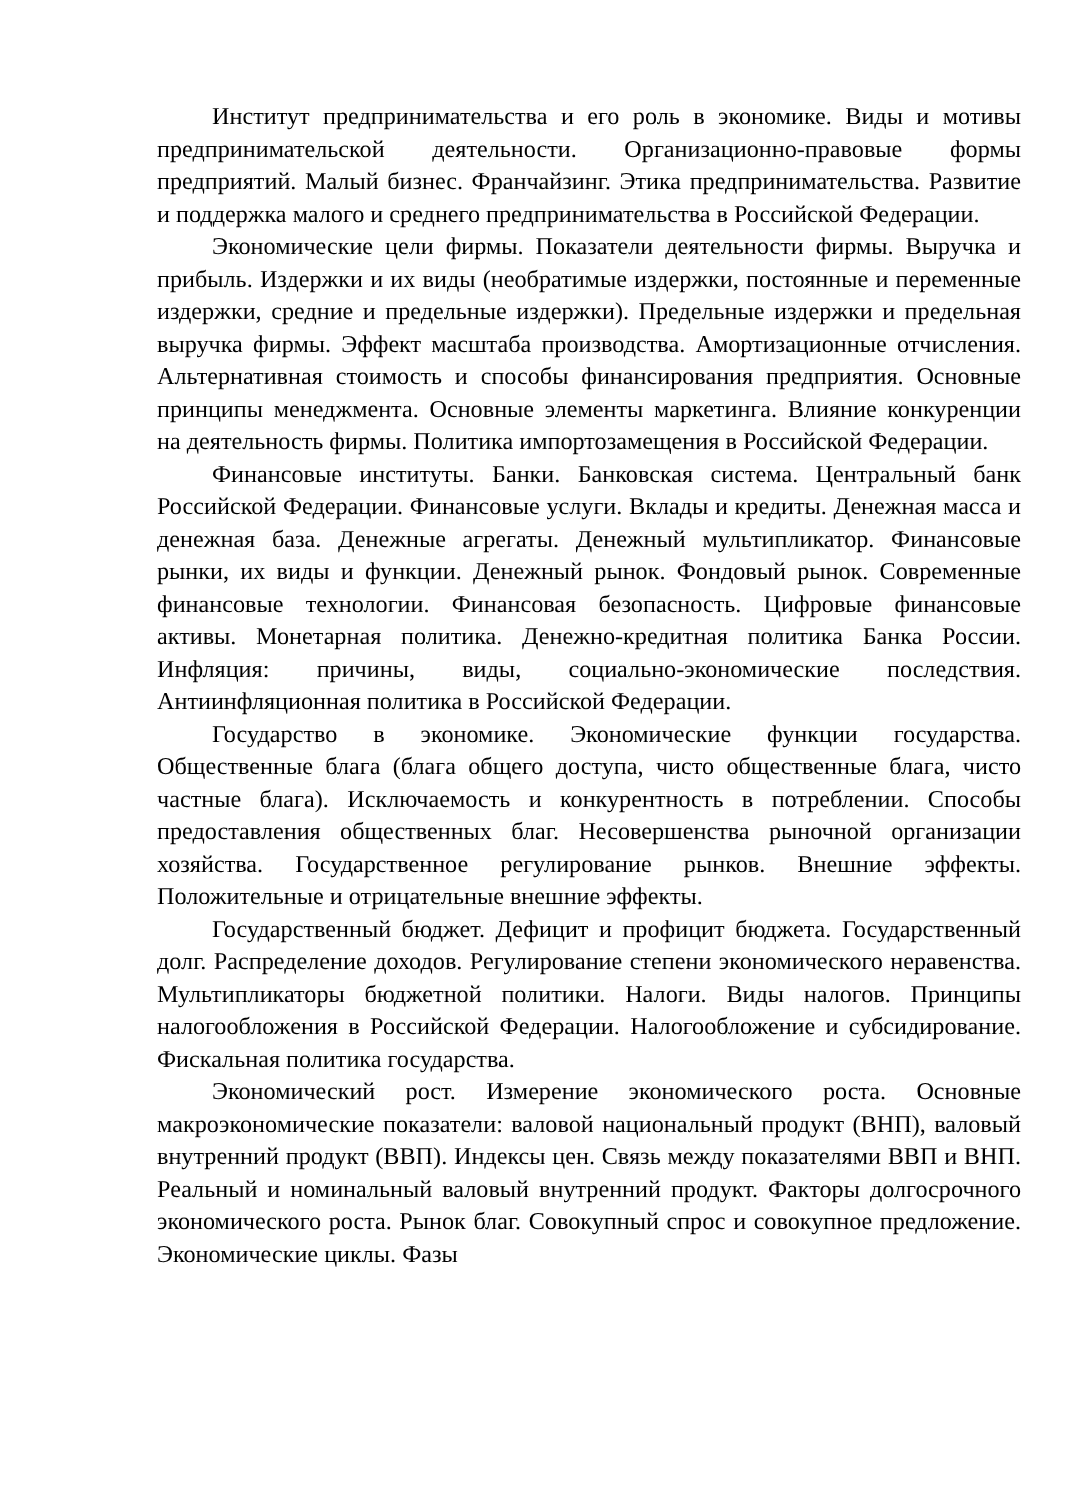Институт предпринимательства и его роль в экономике. Виды и мотивы предпринимательской деятельности. Организационно-правовые формы предприятий. Малый бизнес. Франчайзинг. Этика предпринимательства. Развитие и поддержка малого и среднего предпринимательства в Российской Федерации.
Экономические цели фирмы. Показатели деятельности фирмы. Выручка и прибыль. Издержки и их виды (необратимые издержки, постоянные и переменные издержки, средние и предельные издержки). Предельные издержки и предельная выручка фирмы. Эффект масштаба производства. Амортизационные отчисления. Альтернативная стоимость и способы финансирования предприятия. Основные принципы менеджмента. Основные элементы маркетинга. Влияние конкуренции на деятельность фирмы. Политика импортозамещения в Российской Федерации.
Финансовые институты. Банки. Банковская система. Центральный банк Российской Федерации. Финансовые услуги. Вклады и кредиты. Денежная масса и денежная база. Денежные агрегаты. Денежный мультипликатор. Финансовые рынки, их виды и функции. Денежный рынок. Фондовый рынок. Современные финансовые технологии. Финансовая безопасность. Цифровые финансовые активы. Монетарная политика. Денежно-кредитная политика Банка России. Инфляция: причины, виды, социально-экономические последствия. Антиинфляционная политика в Российской Федерации.
Государство в экономике. Экономические функции государства. Общественные блага (блага общего доступа, чисто общественные блага, чисто частные блага). Исключаемость и конкурентность в потреблении. Способы предоставления общественных благ. Несовершенства рыночной организации хозяйства. Государственное регулирование рынков. Внешние эффекты. Положительные и отрицательные внешние эффекты.
Государственный бюджет. Дефицит и профицит бюджета. Государственный долг. Распределение доходов. Регулирование степени экономического неравенства. Мультипликаторы бюджетной политики. Налоги. Виды налогов. Принципы налогообложения в Российской Федерации. Налогообложение и субсидирование. Фискальная политика государства.
Экономический рост. Измерение экономического роста. Основные макроэкономические показатели: валовой национальный продукт (ВНП), валовый внутренний продукт (ВВП). Индексы цен. Связь между показателями ВВП и ВНП. Реальный и номинальный валовый внутренний продукт. Факторы долгосрочного экономического роста. Рынок благ. Совокупный спрос и совокупное предложение. Экономические циклы. Фазы